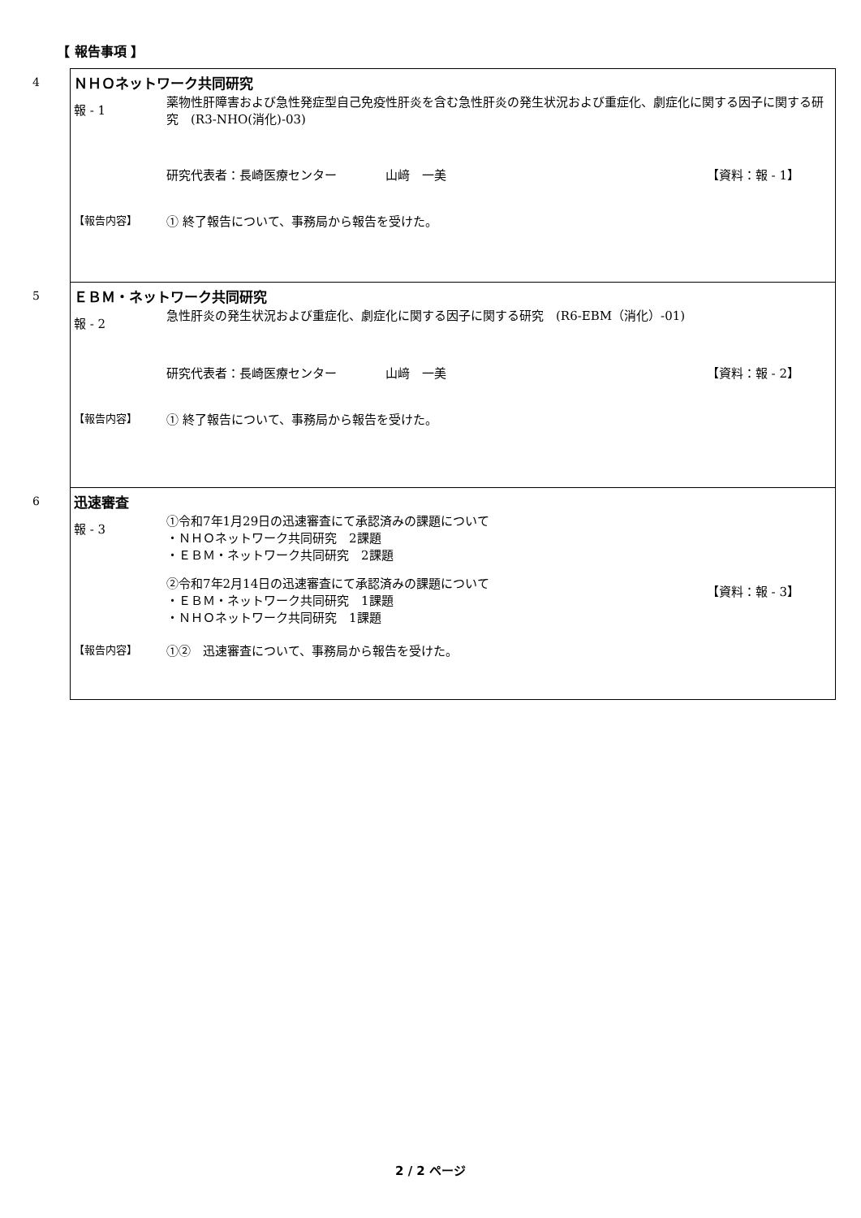【 報告事項 】
| 4 | ＮＨＯネットワーク共同研究 報 - 1 薬物性肝障害および急性発症型自己免疫性肝炎を含む急性肝炎の発生状況および重症化、劇症化に関する因子に関する研究 (R3-NHO(消化)-03) 研究代表者：長崎医療センター 山﨑 一美 【資料：報 - 1】 【報告内容】 ① 終了報告について、事務局から報告を受けた。 |
| 5 | ＥＢＭ・ネットワーク共同研究 報 - 2 急性肝炎の発生状況および重症化、劇症化に関する因子に関する研究 (R6-EBM（消化）-01) 研究代表者：長崎医療センター 山﨑 一美 【資料：報 - 2】 【報告内容】 ① 終了報告について、事務局から報告を受けた。 |
| 6 | 迅速審査 報 - 3 ①令和7年1月29日の迅速審査にて承認済みの課題について ・ＮＨＯネットワーク共同研究 2課題 ・ＥＢＭ・ネットワーク共同研究 2課題 ②令和7年2月14日の迅速審査にて承認済みの課題について ・ＥＢＭ・ネットワーク共同研究 1課題 ・ＮＨＯネットワーク共同研究 1課題 【資料：報 - 3】 【報告内容】 ①② 迅速審査について、事務局から報告を受けた。 |
2 / 2 ページ